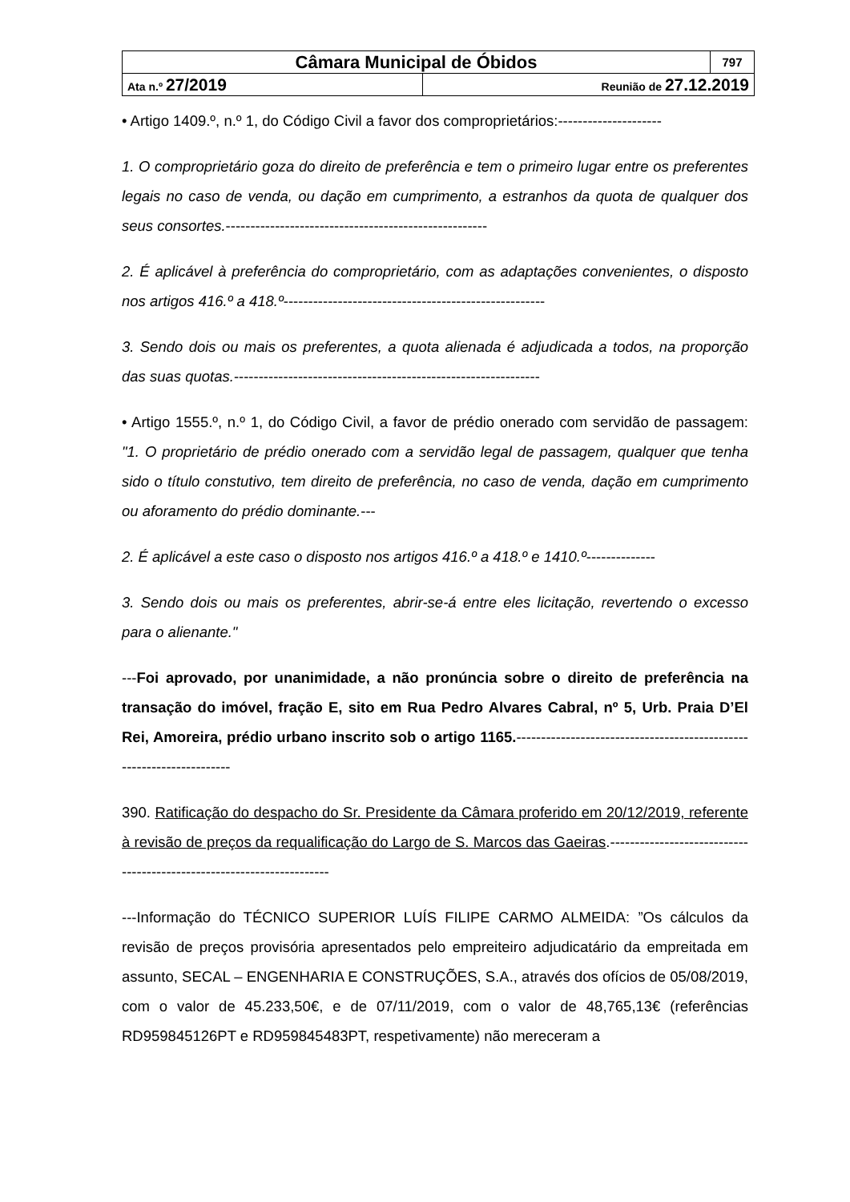| Câmara Municipal de Óbidos | | 797 |
| Ata n.º 27/2019 | Reunião de 27.12.2019 | |
• Artigo 1409.º, n.º 1, do Código Civil a favor dos comproprietários:---------------------
1. O comproprietário goza do direito de preferência e tem o primeiro lugar entre os preferentes legais no caso de venda, ou dação em cumprimento, a estranhos da quota de qualquer dos seus consortes.-----------------------------------------------------
2. É aplicável à preferência do comproprietário, com as adaptações convenientes, o disposto nos artigos 416.º a 418.º-----------------------------------------------------
3. Sendo dois ou mais os preferentes, a quota alienada é adjudicada a todos, na proporção das suas quotas.--------------------------------------------------------------
• Artigo 1555.º, n.º 1, do Código Civil, a favor de prédio onerado com servidão de passagem: "1. O proprietário de prédio onerado com a servidão legal de passagem, qualquer que tenha sido o título constutivo, tem direito de preferência, no caso de venda, dação em cumprimento ou aforamento do prédio dominante.---
2. É aplicável a este caso o disposto nos artigos 416.º a 418.º e 1410.º--------------
3. Sendo dois ou mais os preferentes, abrir-se-á entre eles licitação, revertendo o excesso para o alienante."
---Foi aprovado, por unanimidade, a não pronúncia sobre o direito de preferência na transação do imóvel, fração E, sito em Rua Pedro Alvares Cabral, nº 5, Urb. Praia D’El Rei, Amoreira, prédio urbano inscrito sob o artigo 1165.---------------------------------------------------------------------
390. Ratificação do despacho do Sr. Presidente da Câmara proferido em 20/12/2019, referente à revisão de preços da requalificação do Largo de S. Marcos das Gaeiras.----------------------------------------------------------------------
---Informação do TÉCNICO SUPERIOR LUÍS FILIPE CARMO ALMEIDA: ”Os cálculos da revisão de preços provisória apresentados pelo empreiteiro adjudicatário da empreitada em assunto, SECAL – ENGENHARIA E CONSTRUÇÕES, S.A., através dos ofícios de 05/08/2019, com o valor de 45.233,50€, e de 07/11/2019, com o valor de 48,765,13€ (referências RD959845126PT e RD959845483PT, respetivamente) não mereceram a